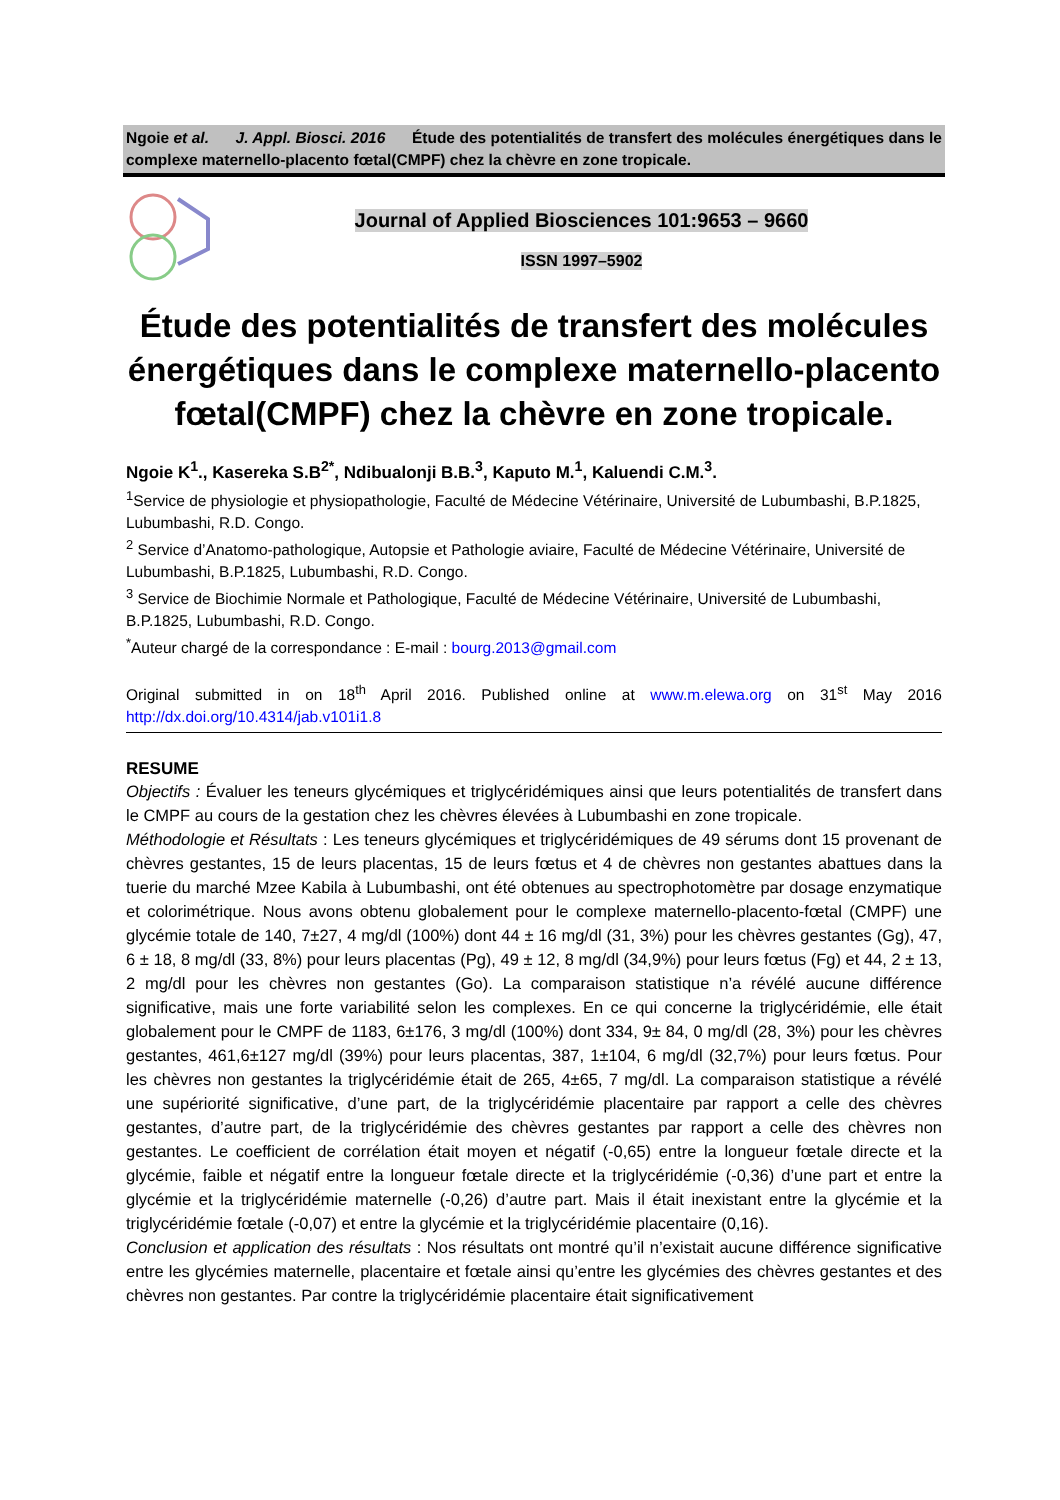Ngoie et al. J. Appl. Biosci. 2016 Étude des potentialités de transfert des molécules énergétiques dans le complexe maternello-placento fœtal(CMPF) chez la chèvre en zone tropicale.
Journal of Applied Biosciences 101:9653 – 9660
ISSN 1997–5902
Étude des potentialités de transfert des molécules énergétiques dans le complexe maternello-placento fœtal(CMPF) chez la chèvre en zone tropicale.
Ngoie K<sup>1</sup>., Kasereka S.B<sup>2*</sup>, Ndibualonji B.B.<sup>3</sup>, Kaputo M.<sup>1</sup>, Kaluendi C.M.<sup>3</sup>.
<sup>1</sup> Service de physiologie et physiopathologie, Faculté de Médecine Vétérinaire, Université de Lubumbashi, B.P.1825, Lubumbashi, R.D. Congo.
<sup>2</sup> Service d’Anatomo-pathologique, Autopsie et Pathologie aviaire, Faculté de Médecine Vétérinaire, Université de Lubumbashi, B.P.1825, Lubumbashi, R.D. Congo.
<sup>3</sup> Service de Biochimie Normale et Pathologique, Faculté de Médecine Vétérinaire, Université de Lubumbashi, B.P.1825, Lubumbashi, R.D. Congo.
<sup>*</sup> Auteur chargé de la correspondance : E-mail : bourg.2013@gmail.com
Original submitted in on 18<sup>th</sup> April 2016. Published online at www.m.elewa.org on 31<sup>st</sup> May 2016 http://dx.doi.org/10.4314/jab.v101i1.8
RESUME
Objectifs : Évaluer les teneurs glycémiques et triglycéridémiques ainsi que leurs potentialités de transfert dans le CMPF au cours de la gestation chez les chèvres élevées à Lubumbashi en zone tropicale.
Méthodologie et Résultats : Les teneurs glycémiques et triglycéridémiques de 49 sérums dont 15 provenant de chèvres gestantes, 15 de leurs placentas, 15 de leurs fœtus et 4 de chèvres non gestantes abattues dans la tuerie du marché Mzee Kabila à Lubumbashi, ont été obtenues au spectrophotomètre par dosage enzymatique et colorimétrique. Nous avons obtenu globalement pour le complexe maternello-placento-fœtal (CMPF) une glycémie totale de 140, 7±27, 4 mg/dl (100%) dont 44 ± 16 mg/dl (31, 3%) pour les chèvres gestantes (Gg), 47, 6 ± 18, 8 mg/dl (33, 8%) pour leurs placentas (Pg), 49 ± 12, 8 mg/dl (34,9%) pour leurs fœtus (Fg) et 44, 2 ± 13, 2 mg/dl pour les chèvres non gestantes (Go). La comparaison statistique n’a révélé aucune différence significative, mais une forte variabilité selon les complexes. En ce qui concerne la triglycéridémie, elle était globalement pour le CMPF de 1183, 6±176, 3 mg/dl (100%) dont 334, 9± 84, 0 mg/dl (28, 3%) pour les chèvres gestantes, 461,6±127 mg/dl (39%) pour leurs placentas, 387, 1±104, 6 mg/dl (32,7%) pour leurs fœtus. Pour les chèvres non gestantes la triglycéridémie était de 265, 4±65, 7 mg/dl. La comparaison statistique a révélé une supériorité significative, d’une part, de la triglycéridémie placentaire par rapport a celle des chèvres gestantes, d’autre part, de la triglycéridémie des chèvres gestantes par rapport a celle des chèvres non gestantes. Le coefficient de corrélation était moyen et négatif (-0,65) entre la longueur fœtale directe et la glycémie, faible et négatif entre la longueur fœtale directe et la triglycéridémie (-0,36) d’une part et entre la glycémie et la triglycéridémie maternelle (-0,26) d’autre part. Mais il était inexistant entre la glycémie et la triglycéridémie fœtale (-0,07) et entre la glycémie et la triglycéridémie placentaire (0,16).
Conclusion et application des résultats : Nos résultats ont montré qu’il n’existait aucune différence significative entre les glycémies maternelle, placentaire et fœtale ainsi qu’entre les glycémies des chèvres gestantes et des chèvres non gestantes. Par contre la triglycéridémie placentaire était significativement